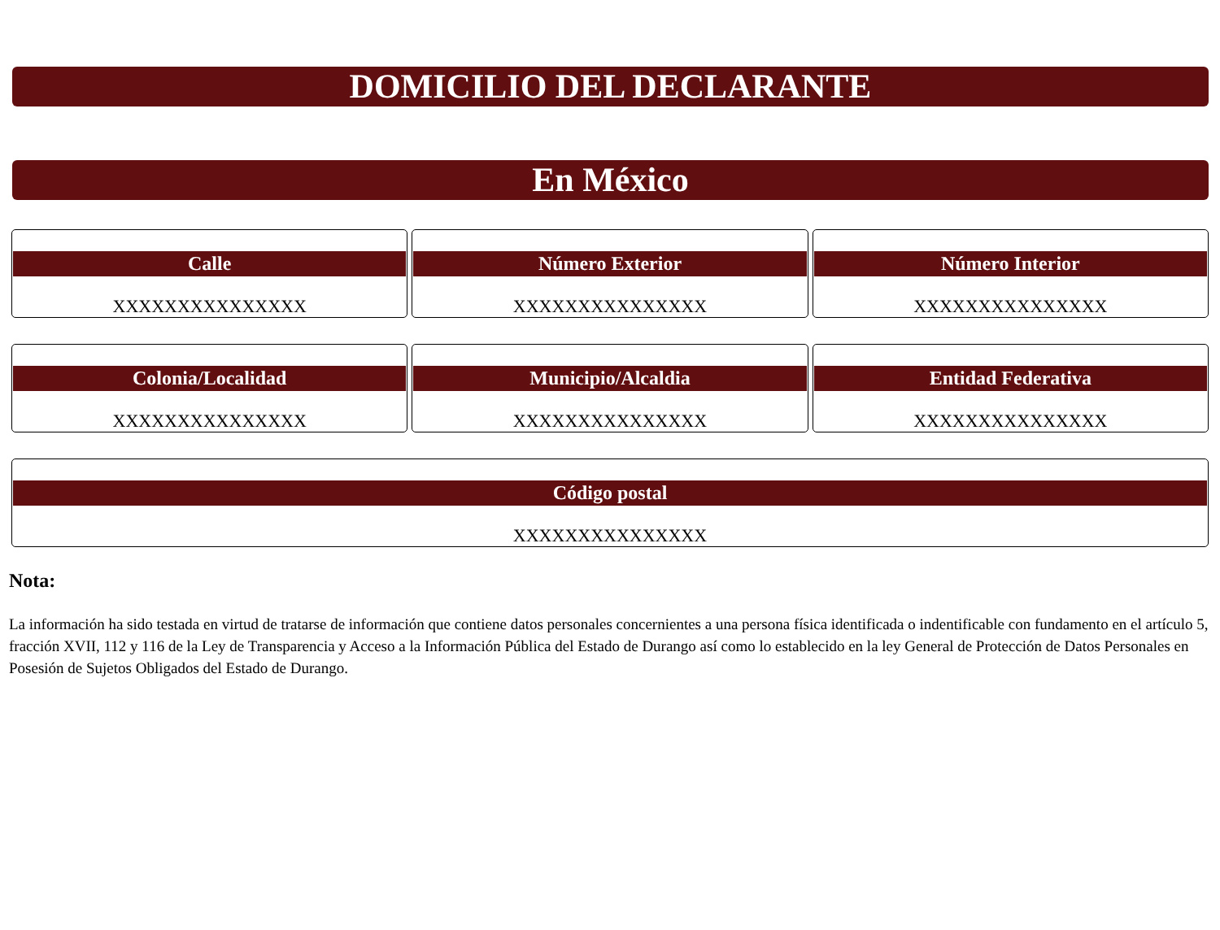DOMICILIO DEL DECLARANTE
En México
Calle
XXXXXXXXXXXXXXX
Número Exterior
XXXXXXXXXXXXXXX
Número Interior
XXXXXXXXXXXXXXX
Colonia/Localidad
XXXXXXXXXXXXXXX
Municipio/Alcaldia
XXXXXXXXXXXXXXX
Entidad Federativa
XXXXXXXXXXXXXXX
Código postal
XXXXXXXXXXXXXXX
Nota:
La información ha sido testada en virtud de tratarse de información que contiene datos personales concernientes a una persona física identificada o indentificable con fundamento en el artículo 5, fracción XVII, 112 y 116 de la Ley de Transparencia y Acceso a la Información Pública del Estado de Durango así como lo establecido en la ley General de Protección de Datos Personales en Posesión de Sujetos Obligados del Estado de Durango.